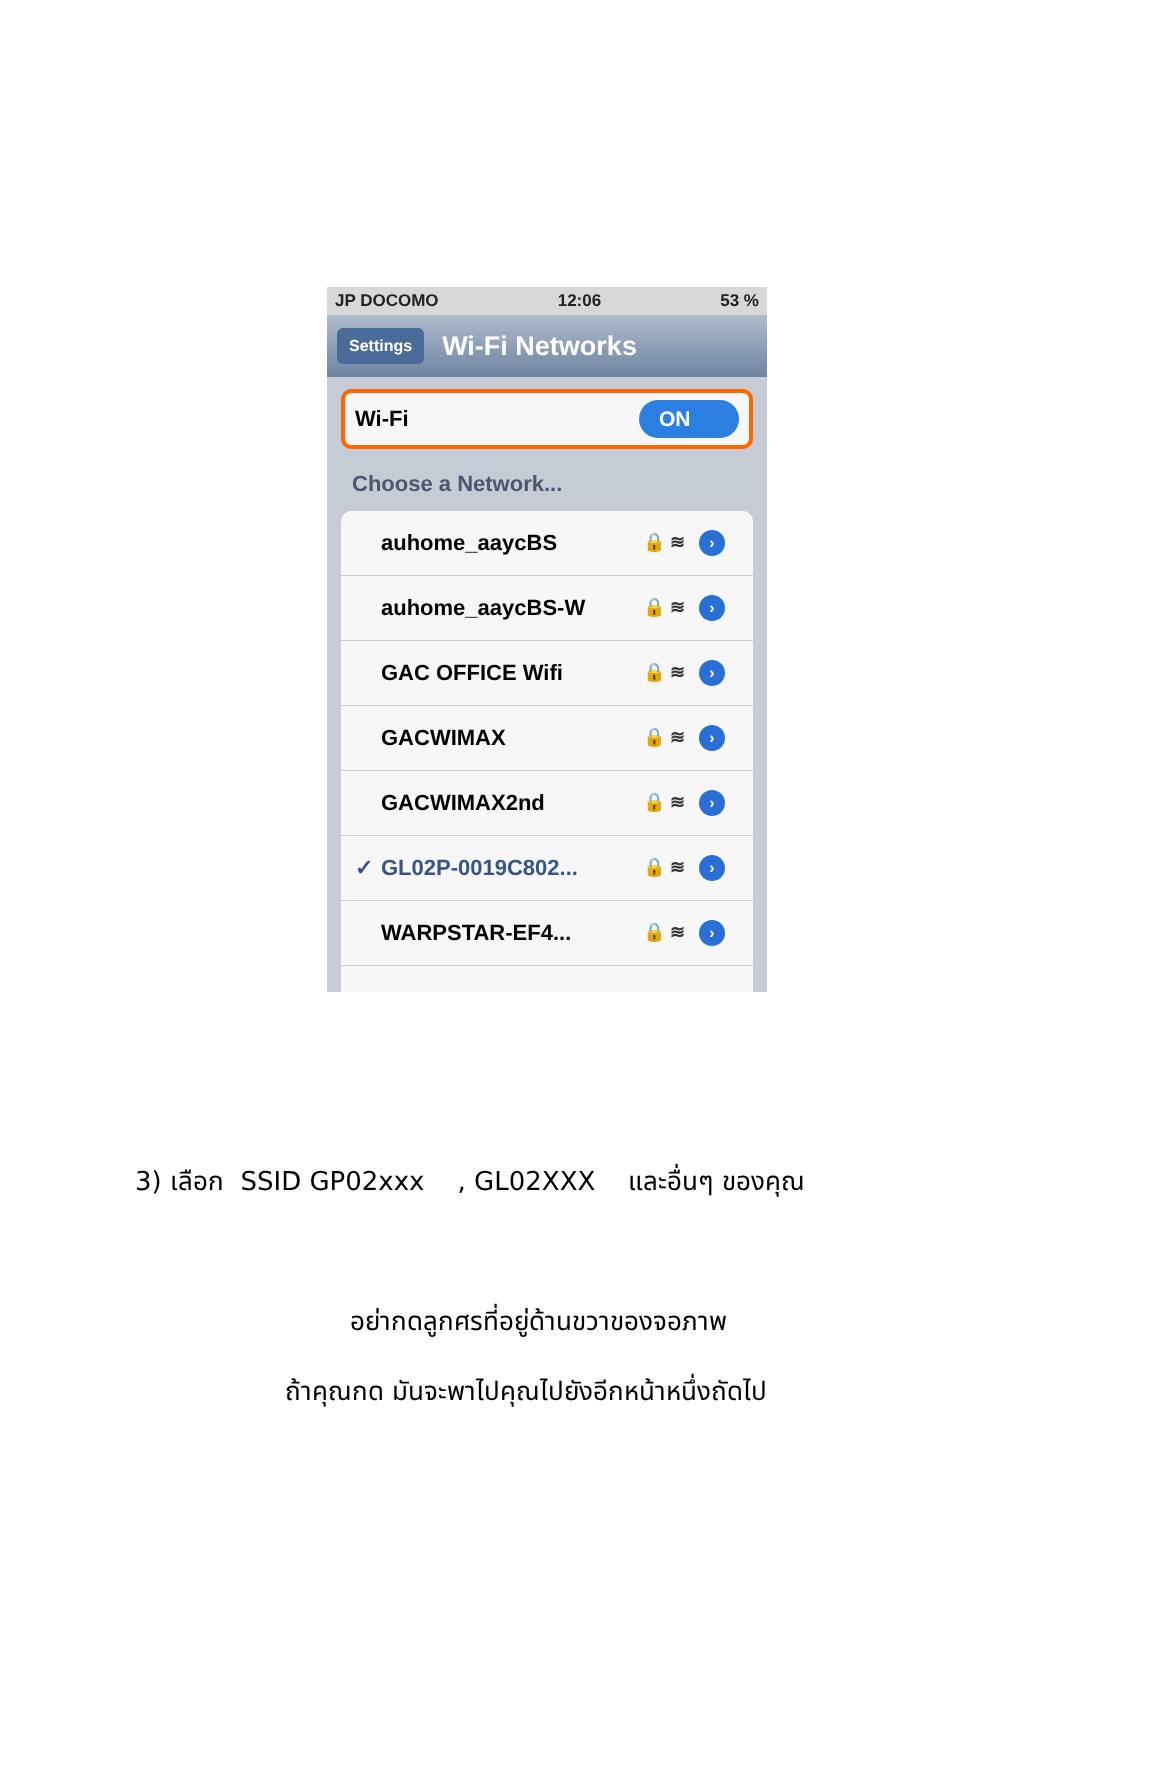JP DOCOMO 12:06 53 %
Settings Wi-Fi Networks
Wi-Fi ON
Choose a Network...
auhome_aaycBS 🔒 ≋ ›
auhome_aaycBS-W 🔒 ≋ ›
GAC OFFICE Wifi 🔒 ≋ ›
GACWIMAX 🔒 ≋ ›
GACWIMAX2nd 🔒 ≋ ›
✓ GL02P-0019C802... 🔒 ≋ ›
WARPSTAR-EF4... 🔒 ≋ ›
3) เลือก SSID GP02xxx , GL02XXX และอื่นๆ ของคุณ
อย่ากดลูกศรที่อยู่ด้านขวาของจอภาพ
ถ้าคุณกด มันจะพาไปคุณไปยังอีกหน้าหนึ่งถัดไป